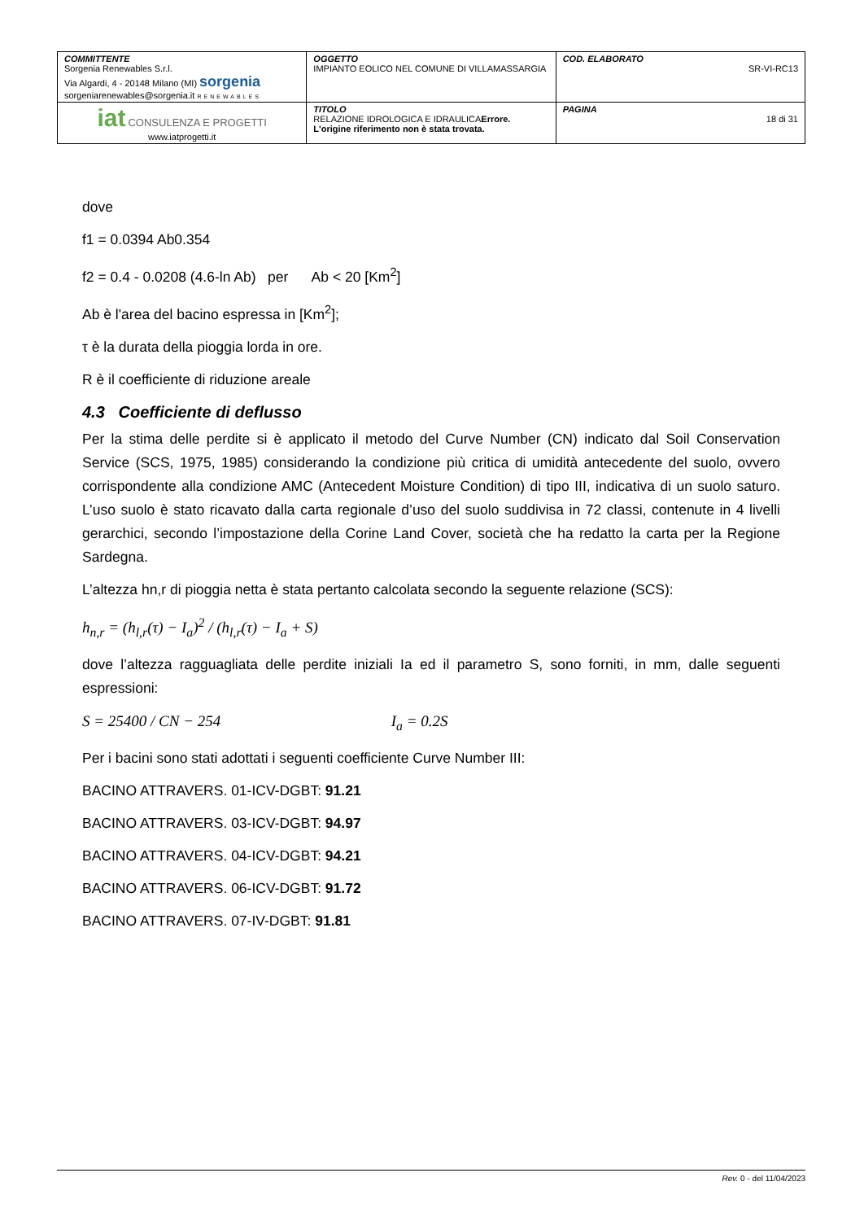| COMMITTENTE Sorgenia Renewables S.r.l. Via Algardi, 4 - 20148 Milano (MI) sorgenia sorgeniarenewables@sorgenia.it RENEWABLES | OGGETTO IMPIANTO EOLICO NEL COMUNE DI VILLAMASSARGIA | COD. ELABORATO SR-VI-RC13 |
| iat CONSULENZA E PROGETTI www.iatprogetti.it | TITOLO RELAZIONE IDROLOGICA E IDRAULICA Errore. L'origine riferimento non è stata trovata. | PAGINA 18 di 31 |
dove
f1 = 0.0394 Ab0.354
f2 = 0.4 - 0.0208 (4.6-ln Ab) per Ab < 20 [Km<sup>2</sup>]
Ab è l'area del bacino espressa in [Km<sup>2</sup>];
τ è la durata della pioggia lorda in ore.
R è il coefficiente di riduzione areale
4.3 Coefficiente di deflusso
Per la stima delle perdite si è applicato il metodo del Curve Number (CN) indicato dal Soil Conservation Service (SCS, 1975, 1985) considerando la condizione più critica di umidità antecedente del suolo, ovvero corrispondente alla condizione AMC (Antecedent Moisture Condition) di tipo III, indicativa di un suolo saturo. L’uso suolo è stato ricavato dalla carta regionale d’uso del suolo suddivisa in 72 classi, contenute in 4 livelli gerarchici, secondo l’impostazione della Corine Land Cover, società che ha redatto la carta per la Regione Sardegna.
L’altezza hn,r di pioggia netta è stata pertanto calcolata secondo la seguente relazione (SCS):
h<sub>n,r</sub> = (h<sub>l,r</sub>(τ) − I<sub>a</sub>)<sup>2</sup> / (h<sub>l,r</sub>(τ) − I<sub>a</sub> + S)
dove l’altezza ragguagliata delle perdite iniziali Ia ed il parametro S, sono forniti, in mm, dalle seguenti espressioni:
S = 25400 / CN − 254 I<sub>a</sub> = 0.2S
Per i bacini sono stati adottati i seguenti coefficiente Curve Number III:
BACINO ATTRAVERS. 01-ICV-DGBT: 91.21
BACINO ATTRAVERS. 03-ICV-DGBT: 94.97
BACINO ATTRAVERS. 04-ICV-DGBT: 94.21
BACINO ATTRAVERS. 06-ICV-DGBT: 91.72
BACINO ATTRAVERS. 07-IV-DGBT: 91.81
Rev. 0 - del 11/04/2023